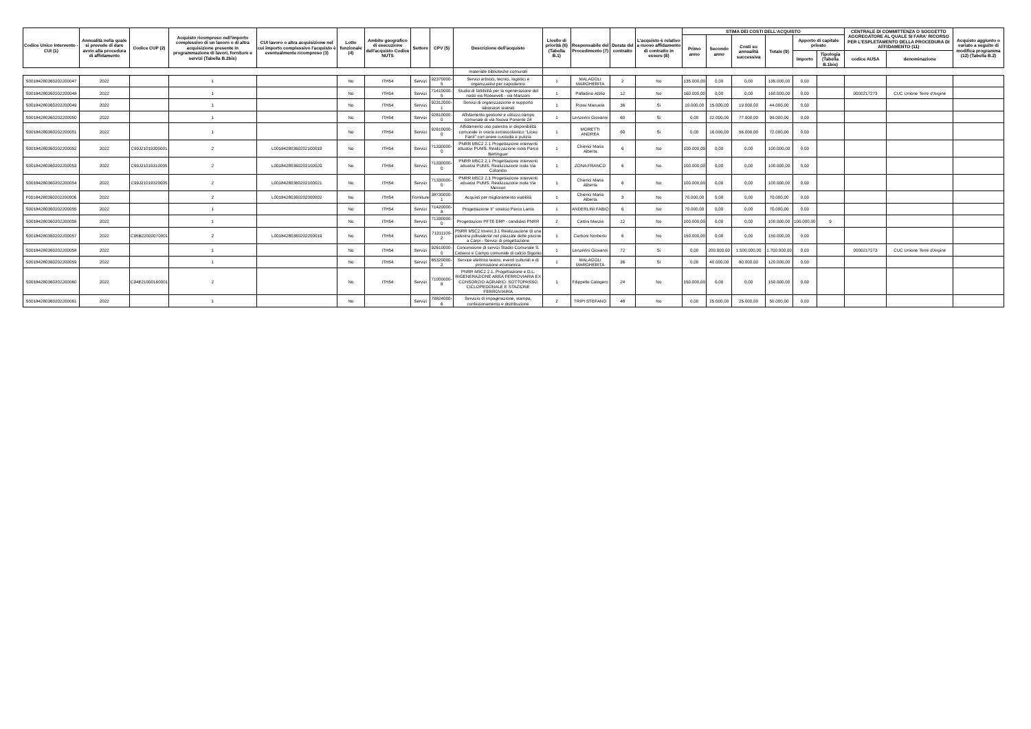| Codice Unico Intervento - CUI (1) | Annualità nella quale si prevede di dare avvio alla procedura di affidamento | Codice CUP (2) | Acquisto ricompreso nell'importo complessivo di un lavoro o di altra acquisizione presente in programmazione di lavori, forniture e servizi (Tabella B.2bis) | CUI lavoro o altra acquisizione nel cui importo complessivo l'acquisto è eventualmente ricompreso (3) | Lotto funzionale (4) | Ambito geografico di esecuzione dell'acquisto Codice NUTS | Settore | CPV (5) | Descrizione dell'acquisto | Livello di priorità (6) (Tabella B.1) | Responsabile del Procedimento (7) | Durata del contratto | L'acquisto è relativo a nuovo affidamento di contratto in essere (8) | STIMA DEI COSTI DELL'ACQUISTO | | | | | | CENTRALE DI COMMITTENZA O SOGGETTO AGGREGATORE AL QUALE SI FARA' RICORSO PER L'ESPLETAMENTO DELLA PROCEDURA DI AFFIDAMENTO (11) | | Acquisto aggiunto o variato a seguito di modifica programma (12) (Tabella B.2) |
| --- | --- | --- | --- | --- | --- | --- | --- | --- | --- | --- | --- | --- | --- | --- | --- | --- | --- | --- | --- | --- | --- | --- |
| | | | | | | | | | | | | | | Primo anno | Secondo anno | Costi su annualità successiva | Totale (9) | Apporto di capitale privato | | | | |
| | | | | | | | | | | | | | | | | | | Importo | Tipologia (Tabella B.1bis) | codice AUSA | denominazione | |
| | | | | | | | | | materiale biblioteche comunali | | | | | | | | | | | | | |
| S00184280360202200047 | 2022 | | 1 | | No | ITH54 | Servizi | 92370000-5 | Servizi artistici, tecnici, logistici e organizzativi per capodanno | 1 | MALAGOLI MARGHERITA | 2 | No | 135.000,00 | 0,00 | 0,00 | 135.000,00 | 0,00 | | | | |
| S00184280360202200048 | 2022 | | 1 | | No | ITH54 | Servizi | 71410000-5 | Studio di fattibilità per la rigenerazione del nodo via Roosevelt - via Manzoni | 1 | Palladino Attilio | 12 | No | 160.000,00 | 0,00 | 0,00 | 160.000,00 | 0,00 | | 0000217273 | CUC Unione Terre d'Argine | |
| S00184280360202200049 | 2022 | | 1 | | No | ITH54 | Servizi | 92312000-1 | Servizi di organizzazione e supporto laboratori teatrali | 1 | Rossi Manuela | 36 | Si | 10.000,00 | 15.000,00 | 19.000,00 | 44.000,00 | 0,00 | | | | |
| S00184280360202200050 | 2022 | | 1 | | No | ITH54 | Servizi | 92610000-0 | Affidamento gestione e utilizzo campo comunale di via Nuova Ponente 24 | 1 | Lenzerini Giovanni | 60 | Si | 0,00 | 22.000,00 | 77.000,00 | 99.000,00 | 0,00 | | | | |
| S00184280360202200051 | 2022 | | 1 | | No | ITH54 | Servizi | 92610000-0 | Affidamento uso palestra in disponibilità comunale in orario extrascolastico "Liceo Fanti" con onere custodia e pulizia | 1 | MORETTI ANDREA | 60 | Si | 0,00 | 16.000,00 | 56.000,00 | 72.000,00 | 0,00 | | | | |
| S00184280360202200052 | 2022 | C99J21019300001 | 2 | L00184280360202100019 | No | ITH54 | Servizi | 71330000-0 | PNRR M5C2 2.1 Progettazione interventi attuativi PUMS: Realizzazione isola Parco Berlinguer | 1 | Chierici Maria Alberta | 6 | No | 100.000,00 | 0,00 | 0,00 | 100.000,00 | 0,00 | | | | |
| S00184280360202200053 | 2022 | C99J21019310005 | 2 | L00184280360202100020 | No | ITH54 | Servizi | 71330000-0 | PNRR M5C2 2.1 Progettazione interventi attuativi PUMS: Realizzazione isola Via Colombo | 1 | ZONA FRANCO | 6 | No | 100.000,00 | 0,00 | 0,00 | 100.000,00 | 0,00 | | | | |
| S00184280360202200054 | 2022 | C99J21019320005 | 2 | L00184280360202100021 | No | ITH54 | Servizi | 71330000-0 | PNRR M5C2 2.1 Progettazione interventi attuativi PUMS: Realizzazione isola Via Messori | 1 | Chierici Maria Alberta | 6 | No | 100.000,00 | 0,00 | 0,00 | 100.000,00 | 0,00 | | | | |
| F00184280360202200006 | 2022 | | 2 | L00184280360202000002 | No | ITH54 | Forniture | 38730000-1 | Acquisti per miglioramento viabilità | 1 | Chierici Maria Alberta | 3 | No | 70.000,00 | 0,00 | 0,00 | 70.000,00 | 0,00 | | | | |
| S00184280360202200055 | 2022 | | 1 | | No | ITH54 | Servizi | 71420000-8 | Progettazione II° stralcio Parco Lama | 1 | ANDERLINI FABIO | 6 | No | 70.000,00 | 0,00 | 0,00 | 70.000,00 | 0,00 | | | | |
| S00184280360202200056 | 2022 | | 1 | | No | ITH54 | Servizi | 71330000-0 | Progettazioni PFTE ERP - candidati PNRR | 2 | Cattini Marzia | 12 | No | 100.000,00 | 0,00 | 0,00 | 100.000,00 | 100.000,00 | 9 | | | |
| S00184280360202200057 | 2022 | C95B22000070001 | 2 | L00184280360202200019 | No | ITH54 | Servizi | 71311100-2 | PNRR M5C2 Invest.3.1 Realizzazione di una palestra polivalente nel piazzale delle piscine a Carpi - Servizi di progettazione | 1 | Carboni Norberto | 6 | No | 150.000,00 | 0,00 | 0,00 | 150.000,00 | 0,00 | | | | |
| S00184280360202200058 | 2022 | | 1 | | No | ITH54 | Servizi | 92610000-0 | Concessione di servizi Stadio Comunale S. Cabassi e Campo comunale di calcio Sigonio | 1 | Lenzerini Giovanni | 72 | Si | 0,00 | 200.000,00 | 1.500.000,00 | 1.700.000,00 | 0,00 | | 0000217273 | CUC Unione Terre d'Argine | |
| S00184280360202200059 | 2022 | | 1 | | No | ITH54 | Servizi | 65320000-2 | Service elettrico teatro, eventi culturali e di promozione economica | 1 | MALAGOLI MARGHERITA | 36 | Si | 0,00 | 40.000,00 | 80.000,00 | 120.000,00 | 0,00 | | | | |
| S00184280360202200060 | 2022 | C94E21000160001 | 2 | | No | ITH54 | Servizi | 71000000-8 | PNRR M5C2 2.1. Progettazione e D.L. RIGENERAZIONE AREA FERROVIARIA EX CONSORZIO AGRARIO: SOTTOPASSO CICLOPEDONALE E STAZIONE FERROVIARIA | 1 | Filippello Calogero | 24 | No | 150.000,00 | 0,00 | 0,00 | 150.000,00 | 0,00 | | | | |
| S00184280360202200061 | 2022 | | 1 | | No | | Servizi | 79824000-6 | Servizio di impaginazione, stampa, confezionamento e distribuzione | 2 | TRIPI STEFANO | 48 | No | 0,00 | 25.000,00 | 25.000,00 | 50.000,00 | 0,00 | | | | |